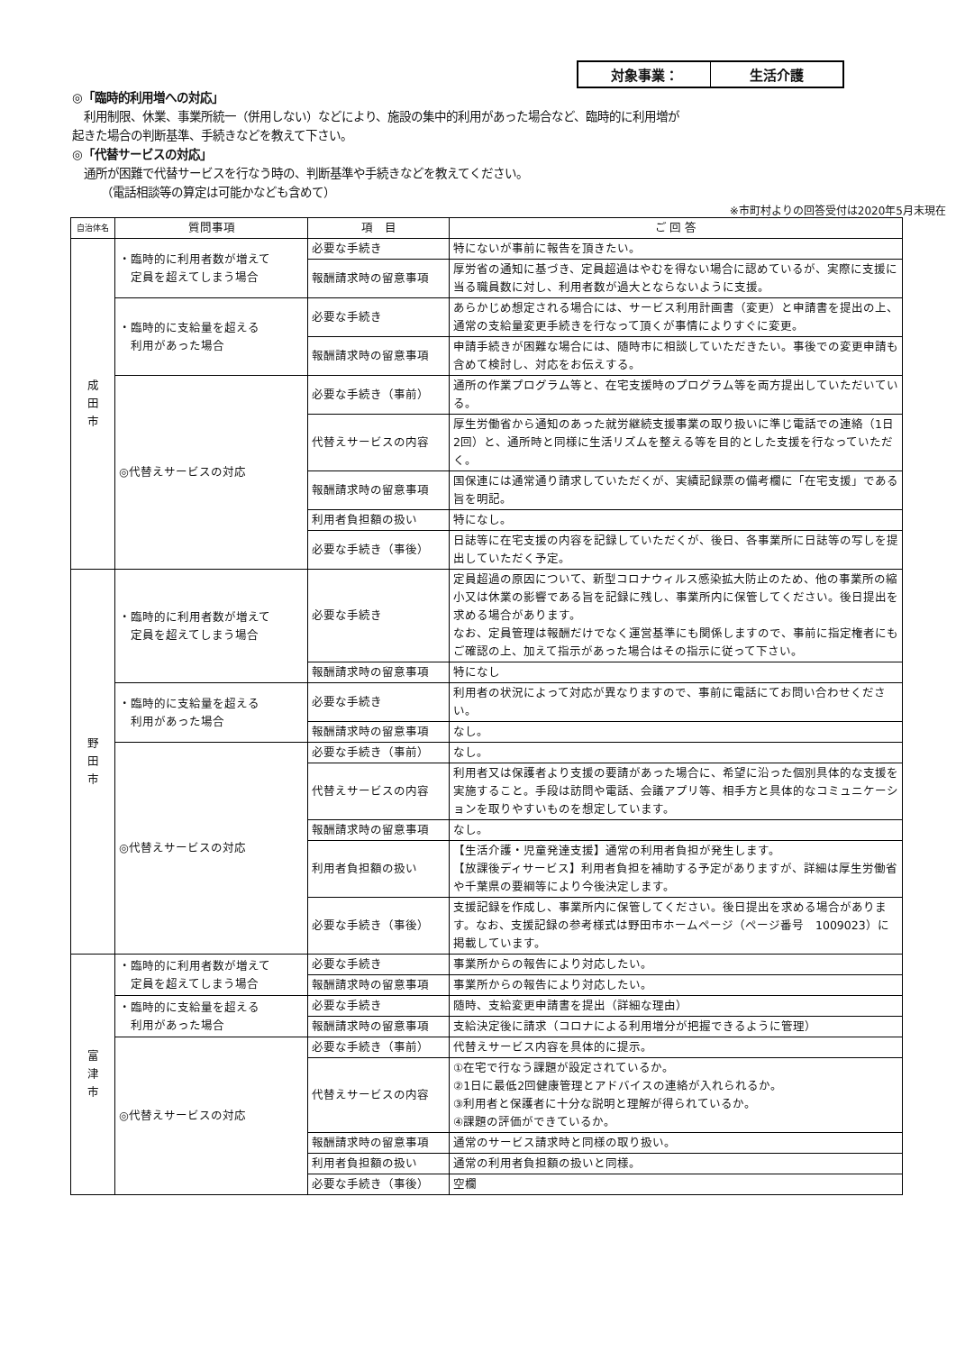| 対象事業： | 生活介護 |
◎「臨時的利用増への対応」
　利用制限、休業、事業所統一（併用しない）などにより、施設の集中的利用があった場合など、臨時的に利用増が
起きた場合の判断基準、手続きなどを教えて下さい。
◎「代替サービスの対応」
　通所が困難で代替サービスを行なう時の、判断基準や手続きなどを教えてください。
　　　（電話相談等の算定は可能かなども含めて）
※市町村よりの回答受付は2020年5月末現在
| 自治体名 | 質問事項 | 項 目 | ご 回 答 |
| --- | --- | --- | --- |
| 成 田 市 | ・臨時的に利用者数が増えて 定員を超えてしまう場合 | 必要な手続き | 特にないが事前に報告を頂きたい。 |
| | | 報酬請求時の留意事項 | 厚労省の通知に基づき、定員超過はやむを得ない場合に認めているが、実際に支援に当る職員数に対し、利用者数が過大とならないように支援。 |
| | ・臨時的に支給量を超える 利用があった場合 | 必要な手続き | あらかじめ想定される場合には、サービス利用計画書（変更）と申請書を提出の上、通常の支給量変更手続きを行なって頂くが事情によりすぐに変更。 |
| | | 報酬請求時の留意事項 | 申請手続きが困難な場合には、随時市に相談していただきたい。事後での変更申請も含めて検討し、対応をお伝えする。 |
| | ◎代替えサービスの対応 | 必要な手続き（事前） | 通所の作業プログラム等と、在宅支援時のプログラム等を両方提出していただいている。 |
| | | 代替えサービスの内容 | 厚生労働省から通知のあった就労継続支援事業の取り扱いに準じ電話での連絡（1日2回）と、通所時と同様に生活リズムを整える等を目的とした支援を行なっていただく。 |
| | | 報酬請求時の留意事項 | 国保連には通常通り請求していただくが、実績記録票の備考欄に「在宅支援」である旨を明記。 |
| | | 利用者負担額の扱い | 特になし。 |
| | | 必要な手続き（事後） | 日誌等に在宅支援の内容を記録していただくが、後日、各事業所に日誌等の写しを提出していただく予定。 |
| 野 田 市 | ・臨時的に利用者数が増えて 定員を超えてしまう場合 | 必要な手続き | 定員超過の原因について、新型コロナウィルス感染拡大防止のため、他の事業所の縮小又は休業の影響である旨を記録に残し、事業所内に保管してください。後日提出を求める場合があります。 なお、定員管理は報酬だけでなく運営基準にも関係しますので、事前に指定権者にもご確認の上、加えて指示があった場合はその指示に従って下さい。 |
| | | 報酬請求時の留意事項 | 特になし |
| | ・臨時的に支給量を超える 利用があった場合 | 必要な手続き | 利用者の状況によって対応が異なりますので、事前に電話にてお問い合わせください。 |
| | | 報酬請求時の留意事項 | なし。 |
| | ◎代替えサービスの対応 | 必要な手続き（事前） | なし。 |
| | | 代替えサービスの内容 | 利用者又は保護者より支援の要請があった場合に、希望に沿った個別具体的な支援を実施すること。手段は訪問や電話、会議アプリ等、相手方と具体的なコミュニケーションを取りやすいものを想定しています。 |
| | | 報酬請求時の留意事項 | なし。 |
| | | 利用者負担額の扱い | 【生活介護・児童発達支援】通常の利用者負担が発生します。 【放課後ディサービス】利用者負担を補助する予定がありますが、詳細は厚生労働省や千葉県の要綱等により今後決定します。 |
| | | 必要な手続き（事後） | 支援記録を作成し、事業所内に保管してください。後日提出を求める場合があります。なお、支援記録の参考様式は野田市ホームページ（ページ番号 1009023）に掲載しています。 |
| 富 津 市 | ・臨時的に利用者数が増えて 定員を超えてしまう場合 | 必要な手続き | 事業所からの報告により対応したい。 |
| | | 報酬請求時の留意事項 | 事業所からの報告により対応したい。 |
| | ・臨時的に支給量を超える 利用があった場合 | 必要な手続き | 随時、支給変更申請書を提出（詳細な理由） |
| | | 報酬請求時の留意事項 | 支給決定後に請求（コロナによる利用増分が把握できるように管理） |
| | ◎代替えサービスの対応 | 必要な手続き（事前） | 代替えサービス内容を具体的に提示。 |
| | | 代替えサービスの内容 | ①在宅で行なう課題が設定されているか。 ②1日に最低2回健康管理とアドバイスの連絡が入れられるか。 ③利用者と保護者に十分な説明と理解が得られているか。 ④課題の評価ができているか。 |
| | | 報酬請求時の留意事項 | 通常のサービス請求時と同様の取り扱い。 |
| | | 利用者負担額の扱い | 通常の利用者負担額の扱いと同様。 |
| | | 必要な手続き（事後） | 空欄 |